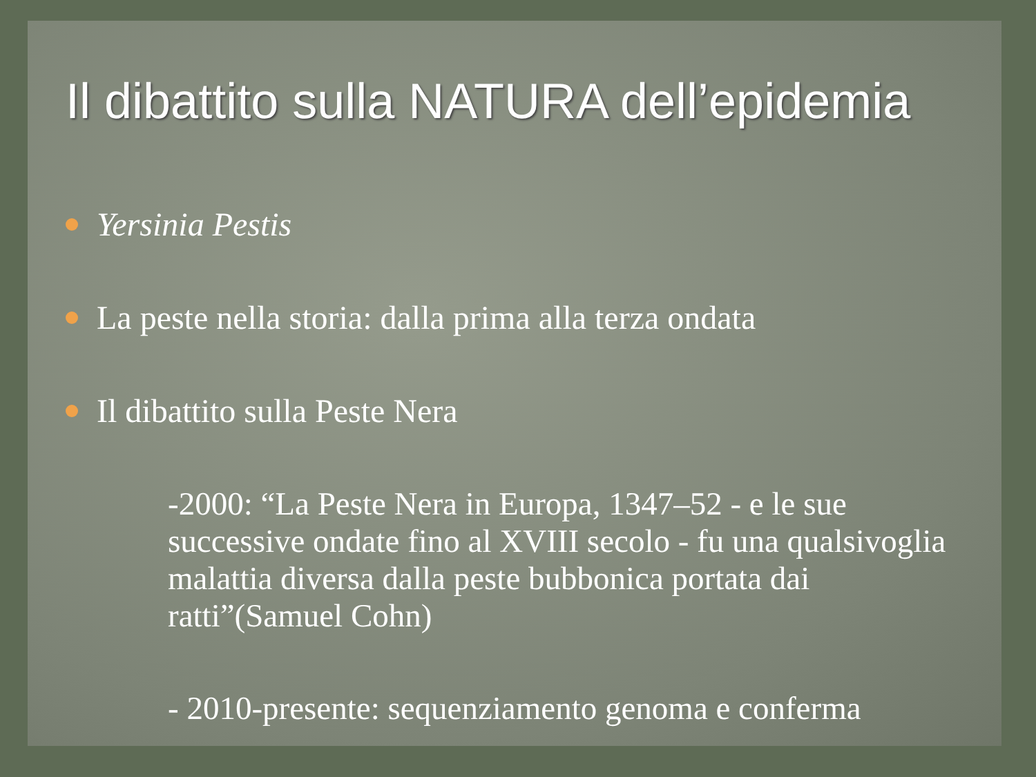Il dibattito sulla NATURA dell’epidemia
Yersinia Pestis
La peste nella storia: dalla prima alla terza ondata
Il dibattito sulla Peste Nera
-2000: “La Peste Nera in Europa, 1347–52 - e le sue successive ondate fino al XVIII secolo - fu una qualsivoglia malattia diversa dalla peste bubbonica portata dai ratti”(Samuel Cohn)
- 2010-presente: sequenziamento genoma e conferma